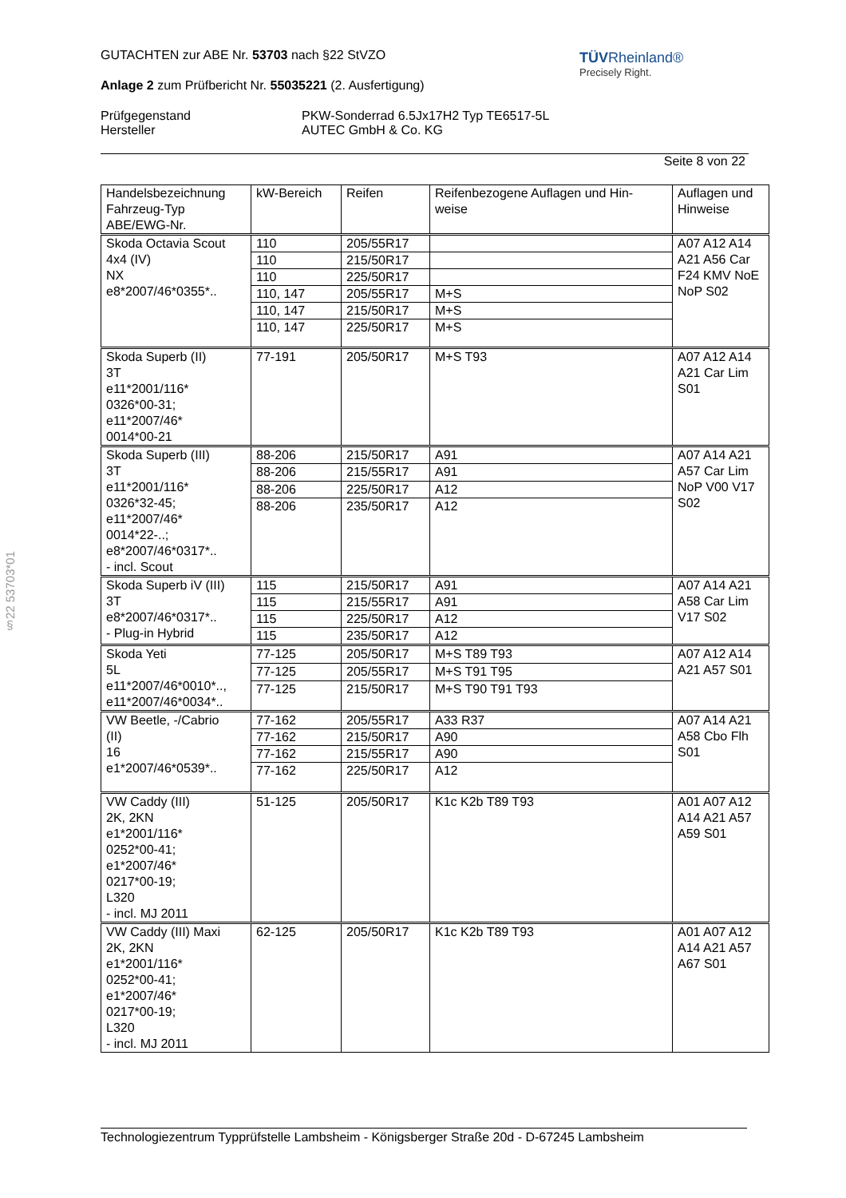TÜVRheinland®
Precisely Right.
§22 53703*01
GUTACHTEN zur ABE Nr. 53703 nach §22 StVZO
Anlage 2 zum Prüfbericht Nr. 55035221 (2. Ausfertigung)
Prüfgegenstand
Hersteller
PKW-Sonderrad 6.5Jx17H2 Typ TE6517-5L
AUTEC GmbH & Co. KG
Seite 8 von 22
| Handelsbezeichnung Fahrzeug-Typ ABE/EWG-Nr. | kW-Bereich | Reifen | Reifenbezogene Auflagen und Hin- weise | Auflagen und Hinweise |
| Skoda Octavia Scout 4x4 (IV) NX e8*2007/46*0355*.. | 110 | 205/55R17 | | A07 A12 A14 A21 A56 Car F24 KMV NoE NoP S02 |
| | 110 | 215/50R17 | | |
| | 110 | 225/50R17 | | |
| | 110, 147 | 205/55R17 | M+S | |
| | 110, 147 | 215/50R17 | M+S | |
| | 110, 147 | 225/50R17 | M+S | |
| Skoda Superb (II) 3T e11*2001/116* 0326*00-31; e11*2007/46* 0014*00-21 | 77-191 | 205/50R17 | M+S T93 | A07 A12 A14 A21 Car Lim S01 |
| Skoda Superb (III) 3T e11*2001/116* 0326*32-45; e11*2007/46* 0014*22-..; e8*2007/46*0317*.. - incl. Scout | 88-206 | 215/50R17 | A91 | A07 A14 A21 A57 Car Lim NoP V00 V17 S02 |
| | 88-206 | 215/55R17 | A91 | |
| | 88-206 | 225/50R17 | A12 | |
| | 88-206 | 235/50R17 | A12 | |
| Skoda Superb iV (III) 3T e8*2007/46*0317*.. - Plug-in Hybrid | 115 | 215/50R17 | A91 | A07 A14 A21 A58 Car Lim V17 S02 |
| | 115 | 215/55R17 | A91 | |
| | 115 | 225/50R17 | A12 | |
| | 115 | 235/50R17 | A12 | |
| Skoda Yeti 5L e11*2007/46*0010*.., e11*2007/46*0034*.. | 77-125 | 205/50R17 | M+S T89 T93 | A07 A12 A14 A21 A57 S01 |
| | 77-125 | 205/55R17 | M+S T91 T95 | |
| | 77-125 | 215/50R17 | M+S T90 T91 T93 | |
| VW Beetle, -/Cabrio (II) 16 e1*2007/46*0539*.. | 77-162 | 205/55R17 | A33 R37 | A07 A14 A21 A58 Cbo Flh S01 |
| | 77-162 | 215/50R17 | A90 | |
| | 77-162 | 215/55R17 | A90 | |
| | 77-162 | 225/50R17 | A12 | |
| VW Caddy (III) 2K, 2KN e1*2001/116* 0252*00-41; e1*2007/46* 0217*00-19; L320 - incl. MJ 2011 | 51-125 | 205/50R17 | K1c K2b T89 T93 | A01 A07 A12 A14 A21 A57 A59 S01 |
| VW Caddy (III) Maxi 2K, 2KN e1*2001/116* 0252*00-41; e1*2007/46* 0217*00-19; L320 - incl. MJ 2011 | 62-125 | 205/50R17 | K1c K2b T89 T93 | A01 A07 A12 A14 A21 A57 A67 S01 |
Technologiezentrum Typprüfstelle Lambsheim - Königsberger Straße 20d - D-67245 Lambsheim